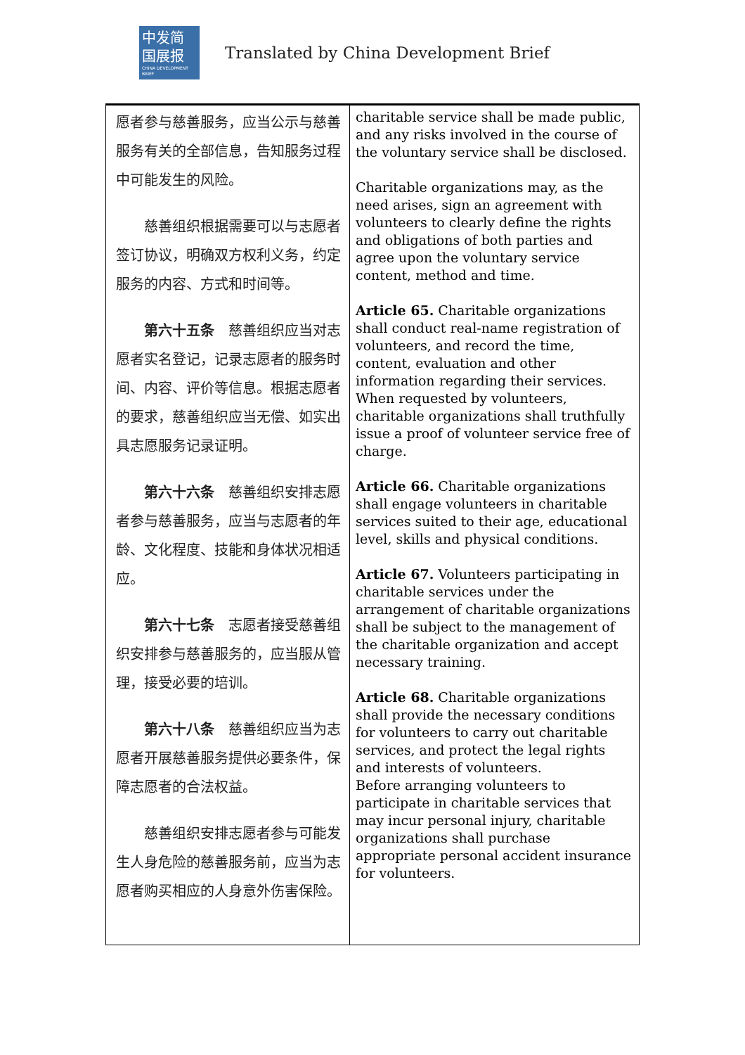中发简
国展报
CHINA DEVELOPMENT BRIEF
Translated by China Development Brief
| 愿者参与慈善服务，应当公示与慈善服务有关的全部信息，告知服务过程中可能发生的风险。 慈善组织根据需要可以与志愿者签订协议，明确双方权利义务，约定服务的内容、方式和时间等。 第六十五条 慈善组织应当对志愿者实名登记，记录志愿者的服务时间、内容、评价等信息。根据志愿者的要求，慈善组织应当无偿、如实出具志愿服务记录证明。 第六十六条 慈善组织安排志愿者参与慈善服务，应当与志愿者的年龄、文化程度、技能和身体状况相适应。 第六十七条 志愿者接受慈善组织安排参与慈善服务的，应当服从管理，接受必要的培训。 第六十八条 慈善组织应当为志愿者开展慈善服务提供必要条件，保障志愿者的合法权益。 慈善组织安排志愿者参与可能发生人身危险的慈善服务前，应当为志愿者购买相应的人身意外伤害保险。 | charitable service shall be made public, and any risks involved in the course of the voluntary service shall be disclosed. Charitable organizations may, as the need arises, sign an agreement with volunteers to clearly define the rights and obligations of both parties and agree upon the voluntary service content, method and time. Article 65. Charitable organizations shall conduct real-name registration of volunteers, and record the time, content, evaluation and other information regarding their services. When requested by volunteers, charitable organizations shall truthfully issue a proof of volunteer service free of charge. Article 66. Charitable organizations shall engage volunteers in charitable services suited to their age, educational level, skills and physical conditions. Article 67. Volunteers participating in charitable services under the arrangement of charitable organizations shall be subject to the management of the charitable organization and accept necessary training. Article 68. Charitable organizations shall provide the necessary conditions for volunteers to carry out charitable services, and protect the legal rights and interests of volunteers. Before arranging volunteers to participate in charitable services that may incur personal injury, charitable organizations shall purchase appropriate personal accident insurance for volunteers. |